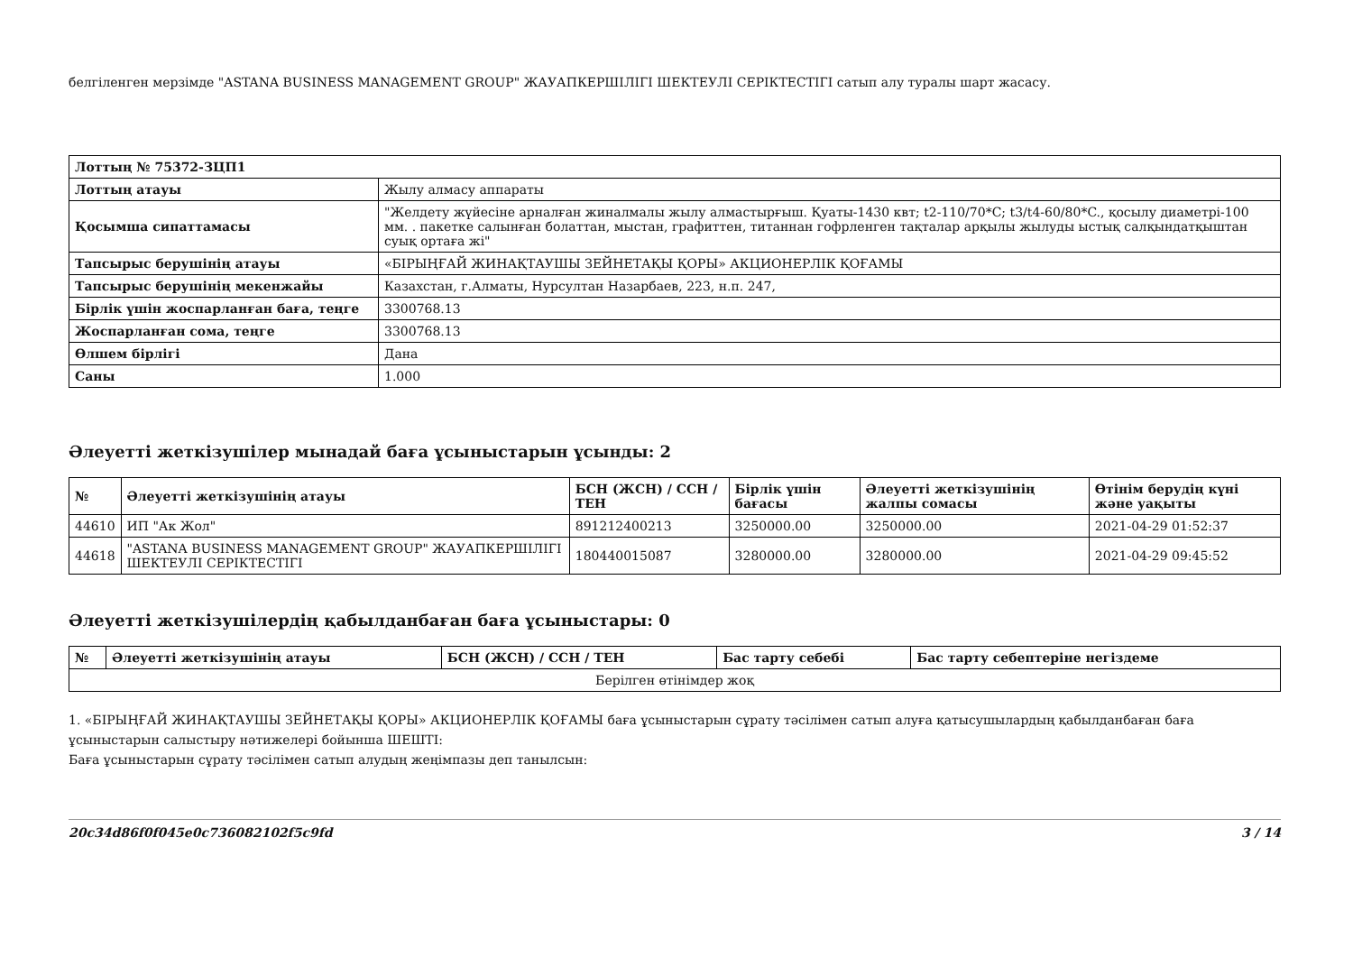белгіленген мерзімде "ASTANA BUSINESS MANAGEMENT GROUP" ЖАУАПКЕРШІЛІГІ ШЕКТЕУЛІ СЕРІКТЕСТІГІ сатып алу туралы шарт жасасу.
| Лоттың № 75372-ЗЦП1 | |
| --- | --- |
| Лоттың атауы | Жылу алмасу аппараты |
| Қосымша сипаттамасы | "Желдету жүйесіне арналған жиналмалы жылу алмастырғыш. Қуаты-1430 квт; t2-110/70*C; t3/t4-60/80*C., қосылу диаметрі-100 мм. . пакетке салынған болаттан, мыстан, графиттен, титаннан гофрленген тақталар арқылы жылуды ыстық салқындатқыштан суық ортаға жі" |
| Тапсырыс берушінің атауы | «БІРЫҢҒАЙ ЖИНАҚТАУШЫ ЗЕЙНЕТАҚЫ ҚОРЫ» АКЦИОНЕРЛІК ҚОҒАМЫ |
| Тапсырыс берушінің мекенжайы | Казахстан, г.Алматы, Нурсултан Назарбаев, 223, н.п. 247, |
| Бірлік үшін жоспарланған баға, теңге | 3300768.13 |
| Жоспарланған сома, теңге | 3300768.13 |
| Өлшем бірлігі | Дана |
| Саны | 1.000 |
Әлеуетті жеткізушілер мынадай баға ұсыныстарын ұсынды: 2
| № | Әлеуетті жеткізушінің атауы | БСН (ЖСН) / ССН / ТЕН | Бірлік үшін бағасы | Әлеуетті жеткізушінің жалпы сомасы | Өтінім берудің күні және уақыты |
| --- | --- | --- | --- | --- | --- |
| 44610 | ИП "Ак Жол" | 891212400213 | 3250000.00 | 3250000.00 | 2021-04-29 01:52:37 |
| 44618 | "ASTANA BUSINESS MANAGEMENT GROUP" ЖАУАПКЕРШІЛІГІ ШЕКТЕУЛІ СЕРІКТЕСТІГІ | 180440015087 | 3280000.00 | 3280000.00 | 2021-04-29 09:45:52 |
Әлеуетті жеткізушілердің қабылданбаған баға ұсыныстары: 0
| № | Әлеуетті жеткізушінің атауы | БСН (ЖСН) / ССН / ТЕН | Бас тарту себебі | Бас тарту себептеріне негіздеме |
| --- | --- | --- | --- | --- |
| Берілген өтінімдер жоқ | | | | |
1. «БІРЫҢҒАЙ ЖИНАҚТАУШЫ ЗЕЙНЕТАҚЫ ҚОРЫ» АКЦИОНЕРЛІК ҚОҒАМЫ баға ұсыныстарын сұрату тәсілімен сатып алуға қатысушылардың қабылданбаған баға ұсыныстарын салыстыру нәтижелері бойынша ШЕШТІ:
Баға ұсыныстарын сұрату тәсілімен сатып алудың жеңімпазы деп танылсын:
20c34d86f0f045e0c736082102f5c9fd 3 / 14